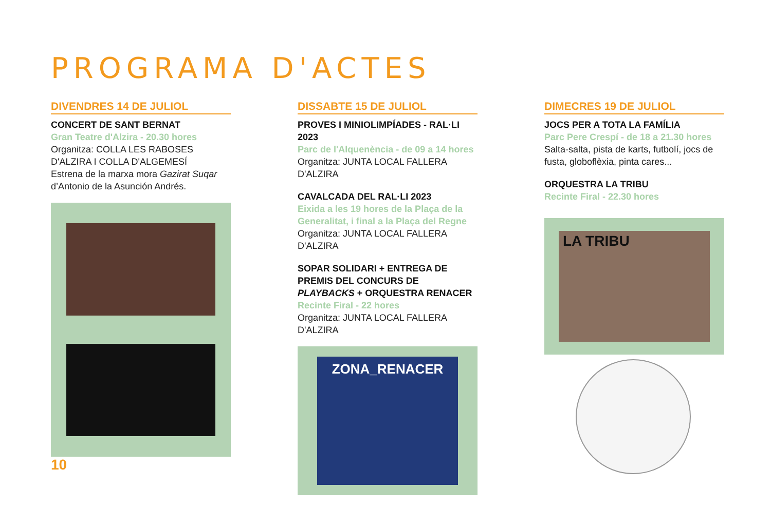PROGRAMA D'ACTES
DIVENDRES 14 DE JULIOL
CONCERT DE SANT BERNAT
Gran Teatre d'Alzira - 20.30 hores
Organitza: COLLA LES RABOSES D'ALZIRA I COLLA D'ALGEMESÍ
Estrena de la marxa mora Gazirat Suqar d’Antonio de la Asunción Andrés.
DISSABTE 15 DE JULIOL
PROVES I MINIOLIMPÍADES - RAL·LI 2023
Parc de l'Alquenència - de 09 a 14 hores
Organitza: JUNTA LOCAL FALLERA D'ALZIRA
CAVALCADA DEL RAL·LI 2023
Eixida a les 19 hores de la Plaça de la Generalitat, i final a la Plaça del Regne
Organitza: JUNTA LOCAL FALLERA D'ALZIRA
SOPAR SOLIDARI + ENTREGA DE PREMIS DEL CONCURS DE PLAYBACKS + ORQUESTRA RENACER
Recinte Firal - 22 hores
Organitza: JUNTA LOCAL FALLERA D'ALZIRA
ZONA_RENACER
DIMECRES 19 DE JULIOL
JOCS PER A TOTA LA FAMÍLIA
Parc Pere Crespí - de 18 a 21.30 hores
Salta-salta, pista de karts, futbolí, jocs de fusta, globoflèxia, pinta cares...
ORQUESTRA LA TRIBU
Recinte Firal - 22.30 hores
LA TRIBU
10